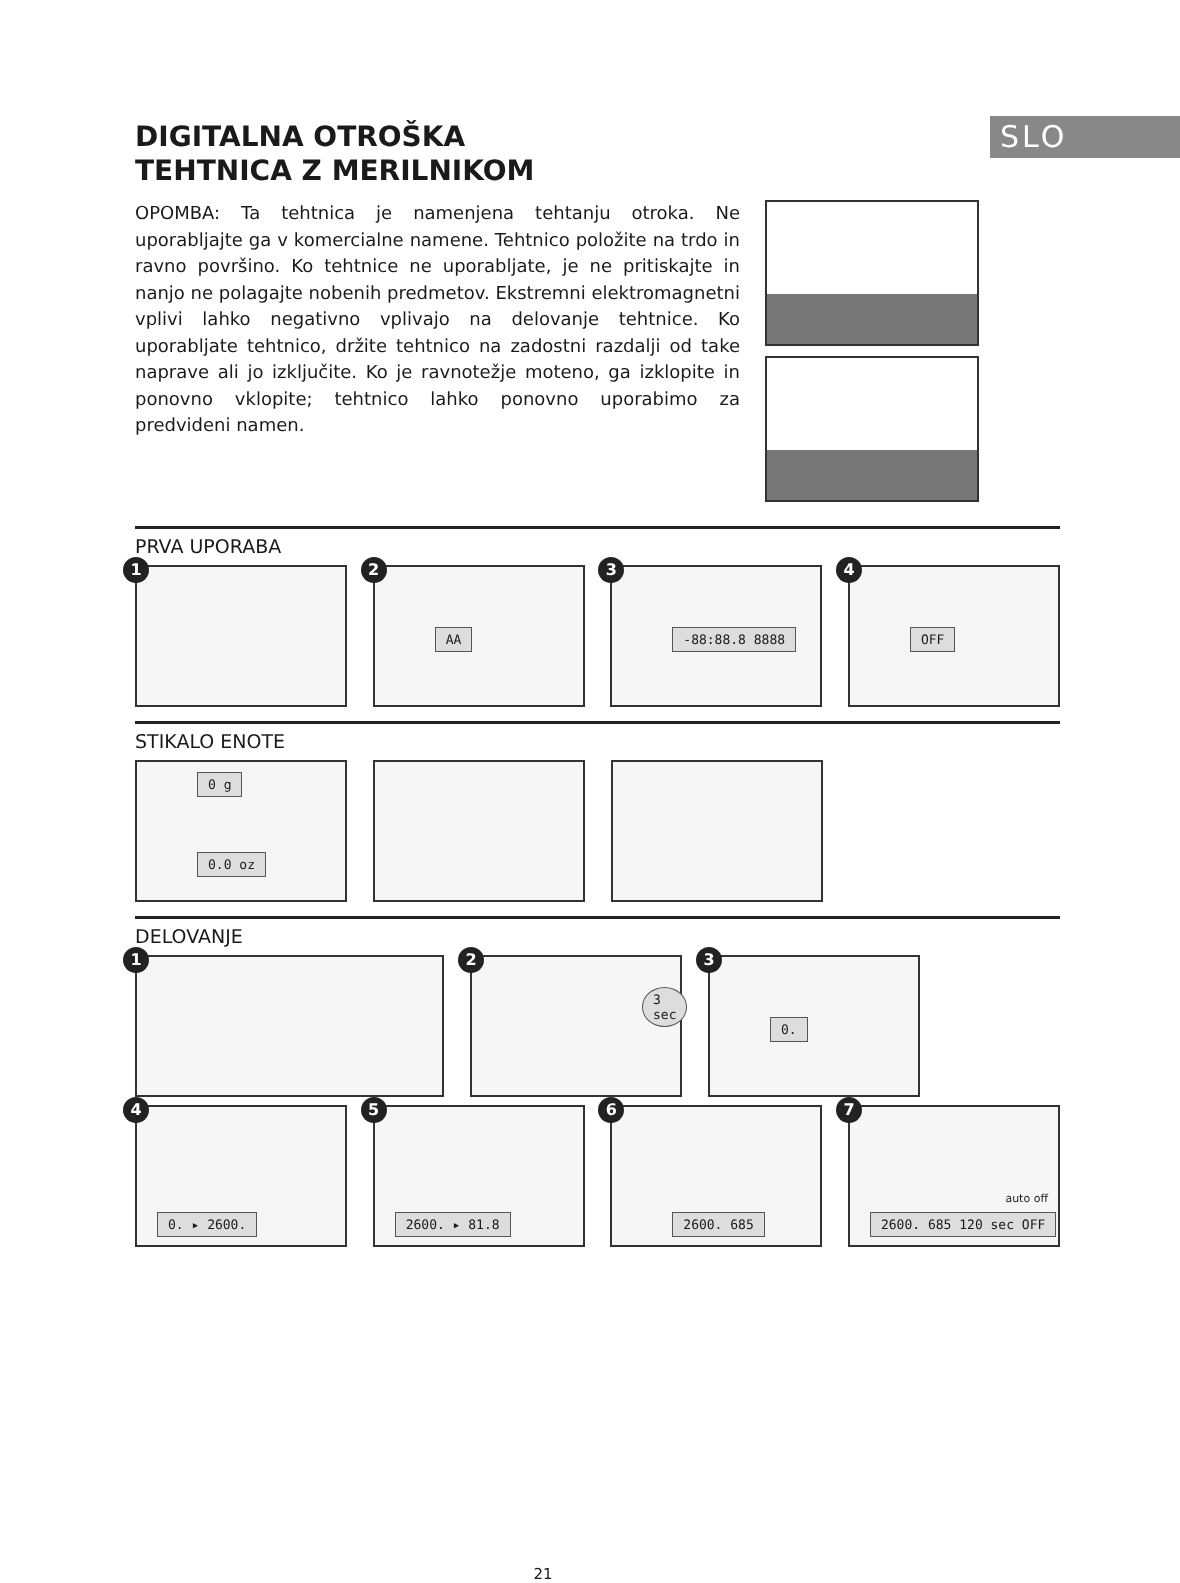SLO
DIGITALNA OTROŠKA
TEHTNICA Z MERILNIKOM
OPOMBA: Ta tehtnica je namenjena tehtanju otroka. Ne uporabljajte ga v komercialne namene. Tehtnico položite na trdo in ravno površino. Ko tehtnice ne uporabljate, je ne pritiskajte in nanjo ne polagajte nobenih predmetov. Ekstremni elektromagnetni vplivi lahko negativno vplivajo na delovanje tehtnice. Ko uporabljate tehtnico, držite tehtnico na zadostni razdalji od take naprave ali jo izključite. Ko je ravnotežje moteno, ga izklopite in ponovno vklopite; tehtnico lahko ponovno uporabimo za predvideni namen.
PRVA UPORABA
1
2
AA
3
-88:88.8 8888
4
OFF
STIKALO ENOTE
0 g
0.0 oz
DELOVANJE
1
2
3 sec
3
0.
4
0. ▸ 2600.
5
2600. ▸ 81.8
6
2600. 685
7
auto off
2600. 685 120 sec OFF
21